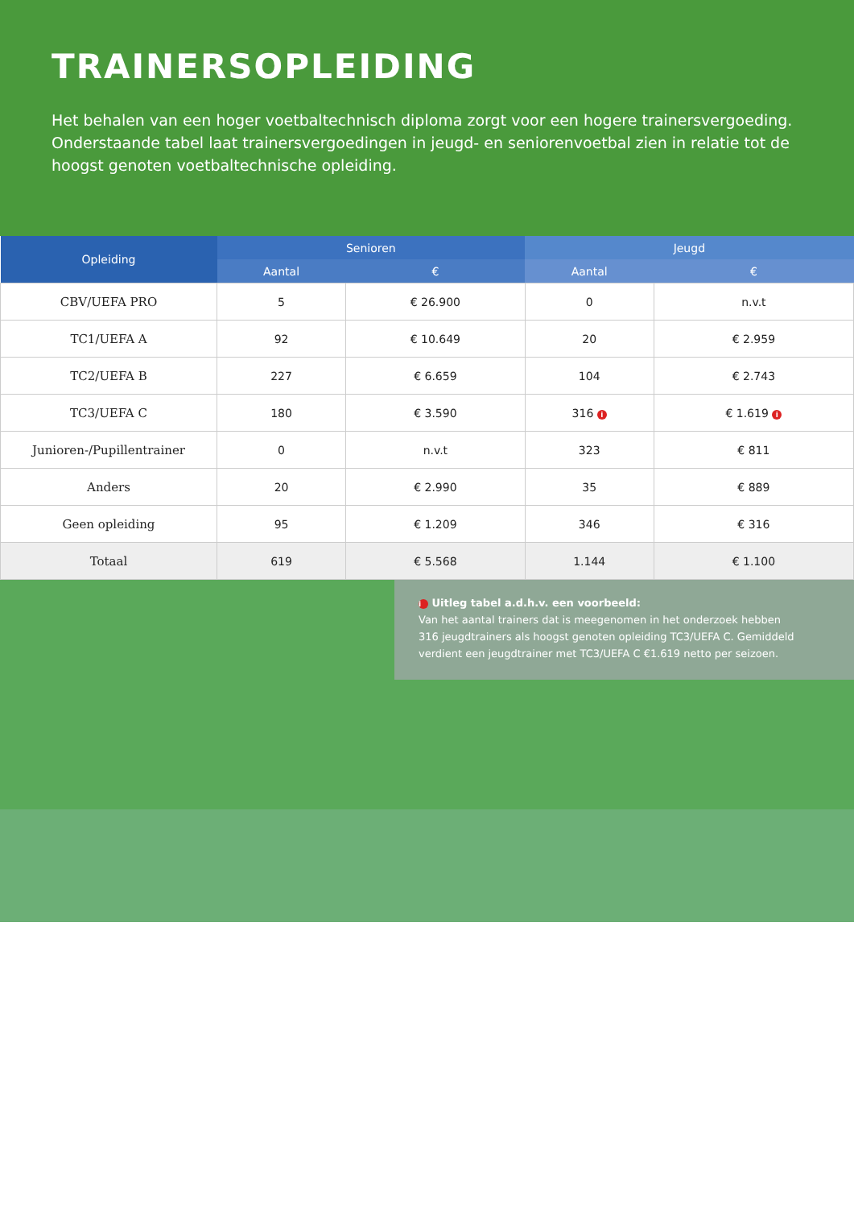TRAINERSOPLEIDING
Het behalen van een hoger voetbaltechnisch diploma zorgt voor een hogere trainersvergoeding. Onderstaande tabel laat trainersvergoedingen in jeugd- en seniorenvoetbal zien in relatie tot de hoogst genoten voetbaltechnische opleiding.
| Opleiding | Senioren | | Jeugd | |
| --- | --- | --- | --- | --- |
| | Aantal | € | Aantal | € |
| CBV/UEFA PRO | 5 | € 26.900 | 0 | n.v.t |
| TC1/UEFA A | 92 | € 10.649 | 20 | € 2.959 |
| TC2/UEFA B | 227 | € 6.659 | 104 | € 2.743 |
| TC3/UEFA C | 180 | € 3.590 | 316 i | € 1.619 i |
| Junioren-/Pupillentrainer | 0 | n.v.t | 323 | € 811 |
| Anders | 20 | € 2.990 | 35 | € 889 |
| Geen opleiding | 95 | € 1.209 | 346 | € 316 |
| Totaal | 619 | € 5.568 | 1.144 | € 1.100 |
i Uitleg tabel a.d.h.v. een voorbeeld:
Van het aantal trainers dat is meegenomen in het onderzoek hebben
316 jeugdtrainers als hoogst genoten opleiding TC3/UEFA C. Gemiddeld
verdient een jeugdtrainer met TC3/UEFA C €1.619 netto per seizoen.